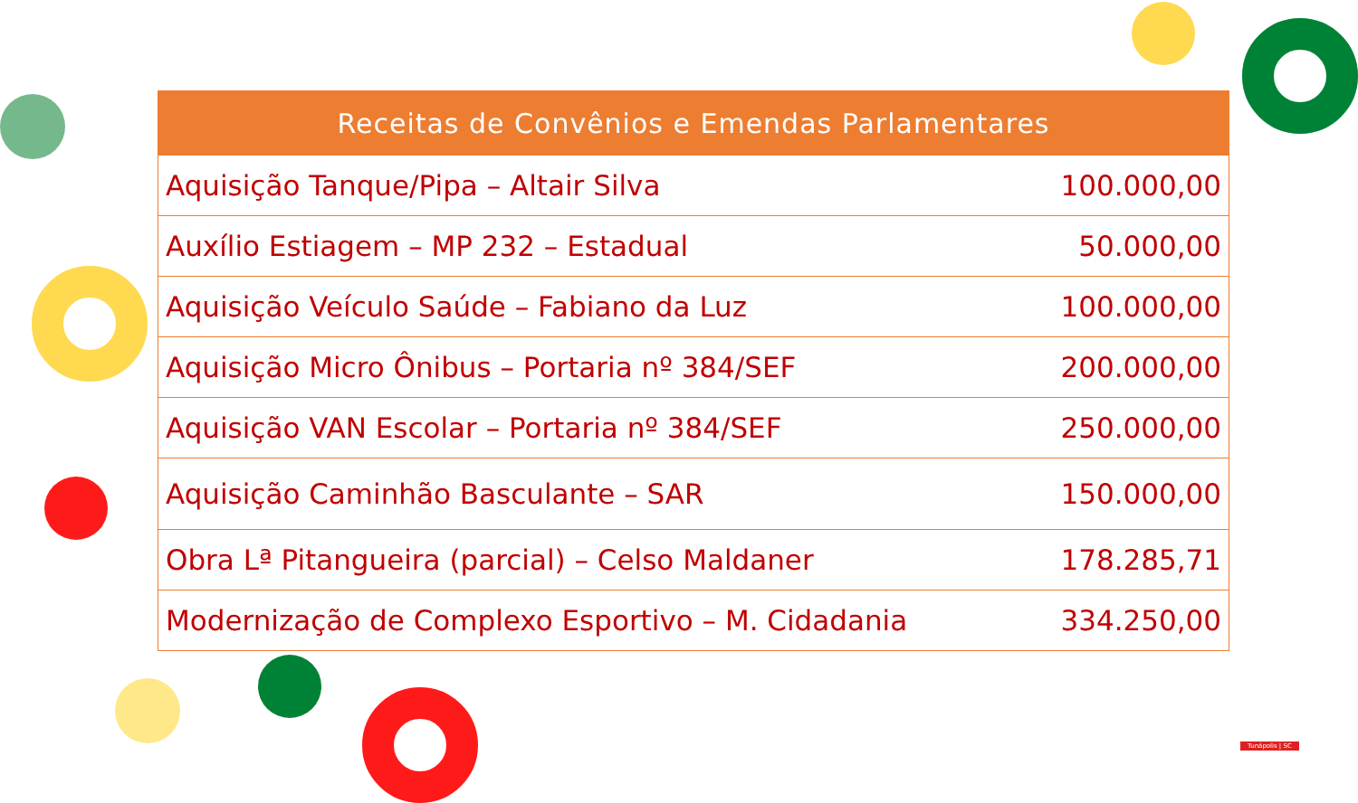| Receitas de Convênios e Emendas Parlamentares | |
| --- | --- |
| Aquisição Tanque/Pipa – Altair Silva | 100.000,00 |
| Auxílio Estiagem – MP 232 – Estadual | 50.000,00 |
| Aquisição Veículo Saúde – Fabiano da Luz | 100.000,00 |
| Aquisição Micro Ônibus – Portaria nº 384/SEF | 200.000,00 |
| Aquisição VAN Escolar – Portaria nº 384/SEF | 250.000,00 |
| Aquisição Caminhão Basculante – SAR | 150.000,00 |
| Obra Lª Pitangueira (parcial) – Celso Maldaner | 178.285,71 |
| Modernização de Complexo Esportivo – M. Cidadania | 334.250,00 |
Tunápolis | SC